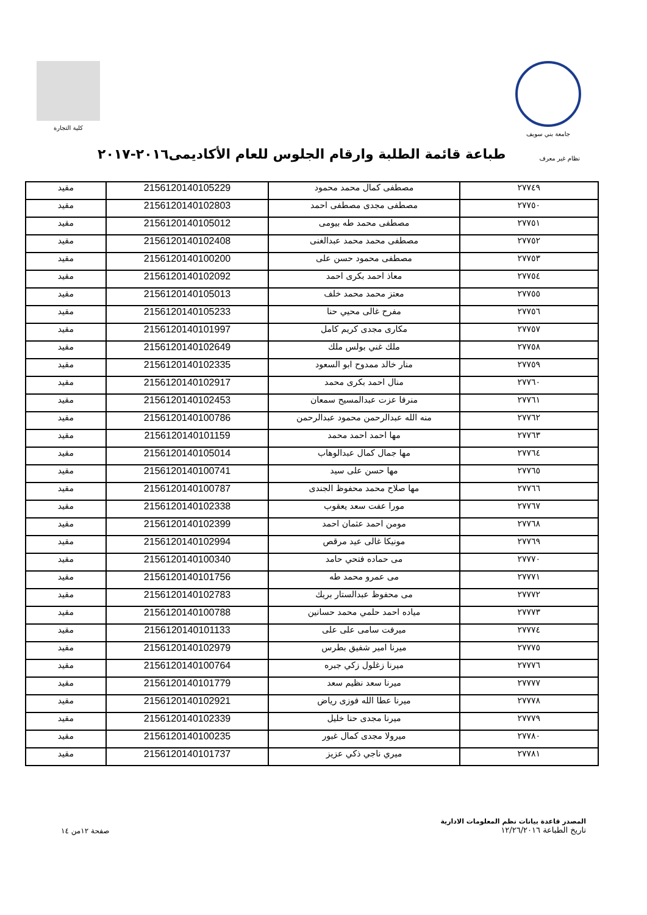جامعة بني سويف كلية التجارة
نظام غير معرف
طباعة قائمة الطلبة وارقام الجلوس للعام الأكاديمى٢٠١٦-٢٠١٧
| ٢٧٧٤٩ | مصطفى كمال محمد محمود | 2156120140105229 | مقيد |
| ٢٧٧٥٠ | مصطفى مجدى مصطفى احمد | 2156120140102803 | مقيد |
| ٢٧٧٥١ | مصطفى محمد طه بيومى | 2156120140105012 | مقيد |
| ٢٧٧٥٢ | مصطفى محمد محمد عبدالغنى | 2156120140102408 | مقيد |
| ٢٧٧٥٣ | مصطفى محمود حسن على | 2156120140100200 | مقيد |
| ٢٧٧٥٤ | معاذ احمد بكرى احمد | 2156120140102092 | مقيد |
| ٢٧٧٥٥ | معتز محمد محمد خلف | 2156120140105013 | مقيد |
| ٢٧٧٥٦ | مفرح غالى محيي حنا | 2156120140105233 | مقيد |
| ٢٧٧٥٧ | مكارى مجدى كريم كامل | 2156120140101997 | مقيد |
| ٢٧٧٥٨ | ملك غني بولس ملك | 2156120140102649 | مقيد |
| ٢٧٧٥٩ | منار خالد ممدوح ابو السعود | 2156120140102335 | مقيد |
| ٢٧٧٦٠ | منال احمد بكرى محمد | 2156120140102917 | مقيد |
| ٢٧٧٦١ | منرفا عزت عبدالمسيح سمعان | 2156120140102453 | مقيد |
| ٢٧٧٦٢ | منه الله عبدالرحمن محمود عبدالرحمن | 2156120140100786 | مقيد |
| ٢٧٧٦٣ | مها احمد احمد محمد | 2156120140101159 | مقيد |
| ٢٧٧٦٤ | مها جمال كمال عبدالوهاب | 2156120140105014 | مقيد |
| ٢٧٧٦٥ | مها حسن على سيد | 2156120140100741 | مقيد |
| ٢٧٧٦٦ | مها صلاح محمد محفوظ الجندى | 2156120140100787 | مقيد |
| ٢٧٧٦٧ | مورا عفت سعد يعقوب | 2156120140102338 | مقيد |
| ٢٧٧٦٨ | مومن احمد عثمان احمد | 2156120140102399 | مقيد |
| ٢٧٧٦٩ | مونيكا غالى عيد مرقص | 2156120140102994 | مقيد |
| ٢٧٧٧٠ | مى حماده فتحي حامد | 2156120140100340 | مقيد |
| ٢٧٧٧١ | مى عمرو محمد طه | 2156120140101756 | مقيد |
| ٢٧٧٧٢ | مى محفوظ عبدالستار بريك | 2156120140102783 | مقيد |
| ٢٧٧٧٣ | مياده احمد حلمي محمد حسانين | 2156120140100788 | مقيد |
| ٢٧٧٧٤ | ميرفت سامى على على | 2156120140101133 | مقيد |
| ٢٧٧٧٥ | ميرنا امير شفيق بطرس | 2156120140102979 | مقيد |
| ٢٧٧٧٦ | ميرنا زغلول زكي جبره | 2156120140100764 | مقيد |
| ٢٧٧٧٧ | ميرنا سعد نظيم سعد | 2156120140101779 | مقيد |
| ٢٧٧٧٨ | ميرنا عطا الله فوزى رياض | 2156120140102921 | مقيد |
| ٢٧٧٧٩ | ميرنا مجدى حنا خليل | 2156120140102339 | مقيد |
| ٢٧٧٨٠ | ميرولا مجدى كمال غبور | 2156120140100235 | مقيد |
| ٢٧٧٨١ | ميري ناجي ذكي عزيز | 2156120140101737 | مقيد |
المصدر قاعدة بيانات نظم المعلومات الادارية
تاريخ الطباعة ١٢/٢٦/٢٠١٦
صفحة ١٢من ١٤